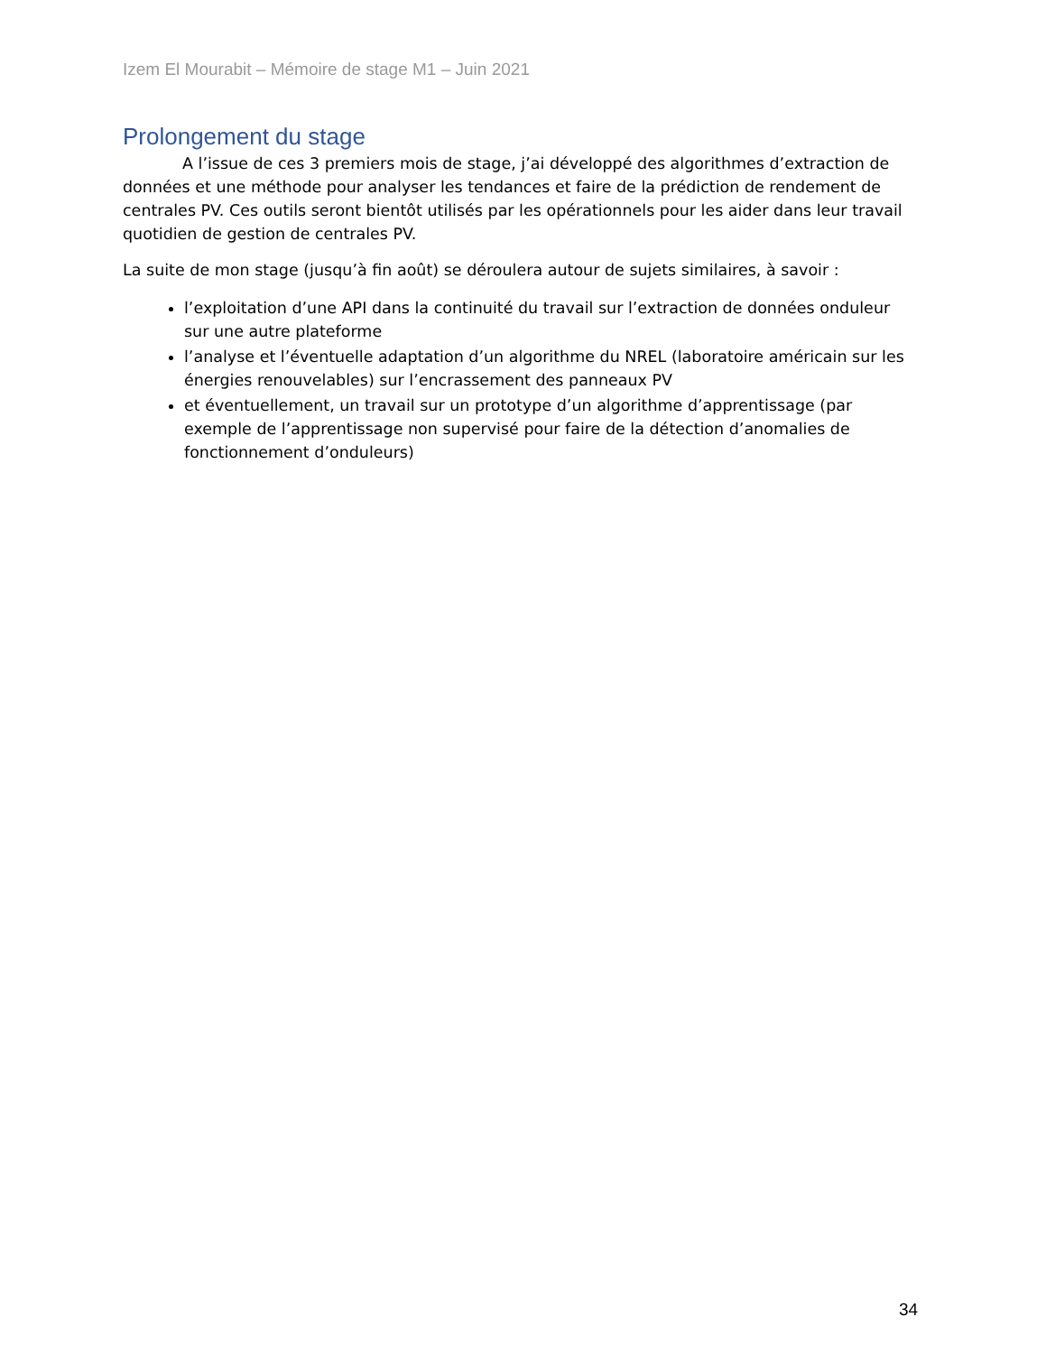Izem El Mourabit – Mémoire de stage M1 – Juin 2021
Prolongement du stage
A l’issue de ces 3 premiers mois de stage, j’ai développé des algorithmes d’extraction de données et une méthode pour analyser les tendances et faire de la prédiction de rendement de centrales PV. Ces outils seront bientôt utilisés par les opérationnels pour les aider dans leur travail quotidien de gestion de centrales PV.
La suite de mon stage (jusqu’à fin août) se déroulera autour de sujets similaires, à savoir :
l’exploitation d’une API dans la continuité du travail sur l’extraction de données onduleur sur une autre plateforme
l’analyse et l’éventuelle adaptation d’un algorithme du NREL (laboratoire américain sur les énergies renouvelables) sur l’encrassement des panneaux PV
et éventuellement, un travail sur un prototype d’un algorithme d’apprentissage (par exemple de l’apprentissage non supervisé pour faire de la détection d’anomalies de fonctionnement d’onduleurs)
34